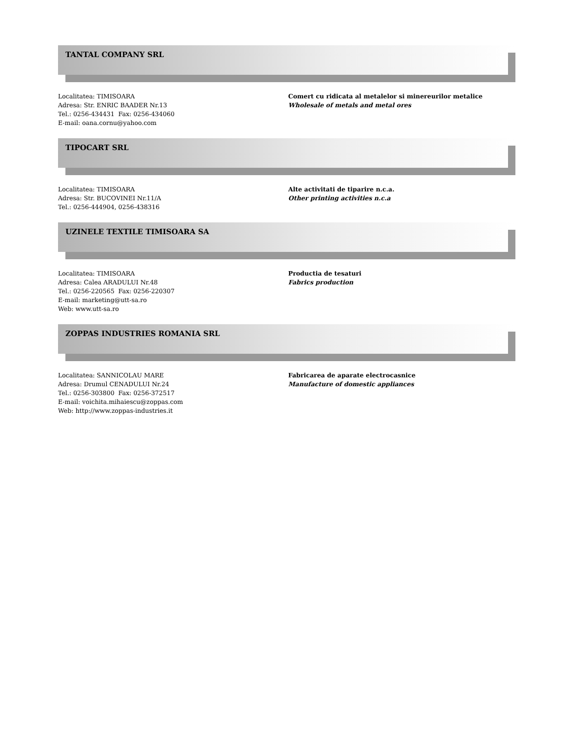TANTAL COMPANY SRL
Localitatea: TIMISOARA
Adresa: Str. ENRIC BAADER Nr.13
Tel.: 0256-434431 Fax: 0256-434060
E-mail: oana.cornu@yahoo.com
Comert cu ridicata al metalelor si minereurilor metalice
Wholesale of metals and metal ores
TIPOCART SRL
Localitatea: TIMISOARA
Adresa: Str. BUCOVINEI Nr.11/A
Tel.: 0256-444904, 0256-438316
Alte activitati de tiparire n.c.a.
Other printing activities n.c.a
UZINELE TEXTILE TIMISOARA SA
Localitatea: TIMISOARA
Adresa: Calea ARADULUI Nr.48
Tel.: 0256-220565 Fax: 0256-220307
E-mail: marketing@utt-sa.ro
Web: www.utt-sa.ro
Productia de tesaturi
Fabrics production
ZOPPAS INDUSTRIES ROMANIA SRL
Localitatea: SANNICOLAU MARE
Adresa: Drumul CENADULUI Nr.24
Tel.: 0256-303800 Fax: 0256-372517
E-mail: voichita.mihaiescu@zoppas.com
Web: http://www.zoppas-industries.it
Fabricarea de aparate electrocasnice
Manufacture of domestic appliances